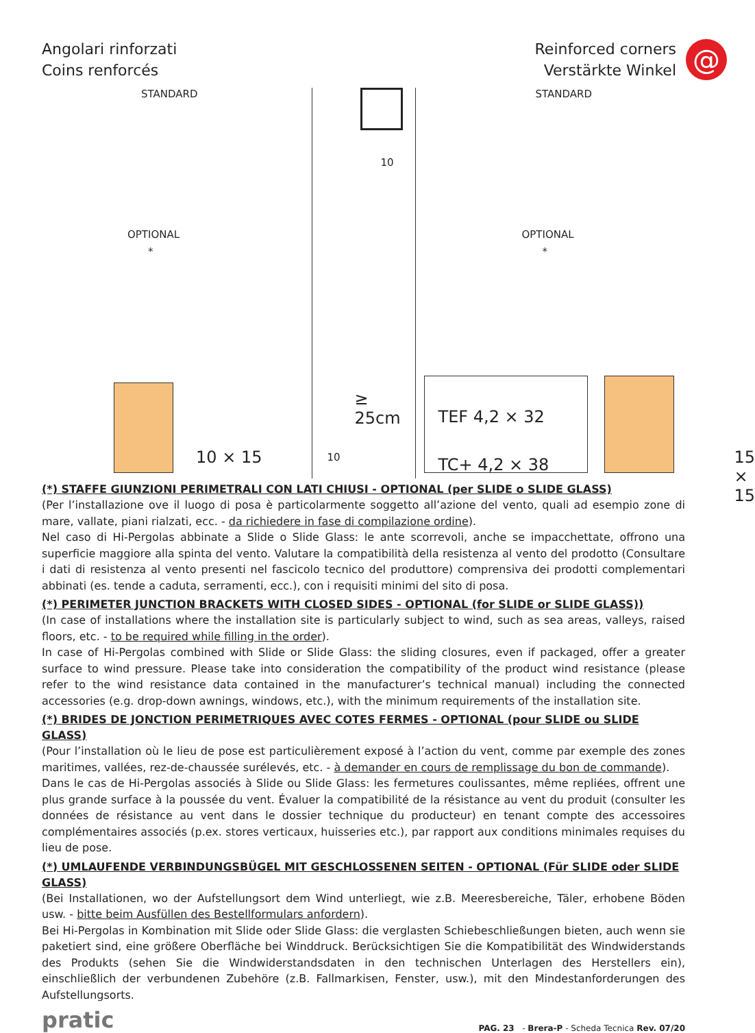Angolari rinforzati
Coins renforcés
Reinforced corners
Verstärkte Winkel
@
STANDARD
OPTIONAL
*
10 × 15
10
10
≥ 25cm
STANDARD
OPTIONAL
*
TEF 4,2 × 32
TC+ 4,2 × 38
15 × 15
(*) STAFFE GIUNZIONI PERIMETRALI CON LATI CHIUSI - OPTIONAL (per SLIDE o SLIDE GLASS)
(Per l’installazione ove il luogo di posa è particolarmente soggetto all’azione del vento, quali ad esempio zone di mare, vallate, piani rialzati, ecc. - da richiedere in fase di compilazione ordine).
Nel caso di Hi-Pergolas abbinate a Slide o Slide Glass: le ante scorrevoli, anche se impacchettate, offrono una superficie maggiore alla spinta del vento. Valutare la compatibilità della resistenza al vento del prodotto (Consultare i dati di resistenza al vento presenti nel fascicolo tecnico del produttore) comprensiva dei prodotti complementari abbinati (es. tende a caduta, serramenti, ecc.), con i requisiti minimi del sito di posa.
(*) PERIMETER JUNCTION BRACKETS WITH CLOSED SIDES - OPTIONAL (for SLIDE or SLIDE GLASS))
(In case of installations where the installation site is particularly subject to wind, such as sea areas, valleys, raised floors, etc. - to be required while filling in the order).
In case of Hi-Pergolas combined with Slide or Slide Glass: the sliding closures, even if packaged, offer a greater surface to wind pressure. Please take into consideration the compatibility of the product wind resistance (please refer to the wind resistance data contained in the manufacturer’s technical manual) including the connected accessories (e.g. drop-down awnings, windows, etc.), with the minimum requirements of the installation site.
(*) BRIDES DE JONCTION PERIMETRIQUES AVEC COTES FERMES - OPTIONAL (pour SLIDE ou SLIDE GLASS)
(Pour l’installation où le lieu de pose est particulièrement exposé à l’action du vent, comme par exemple des zones maritimes, vallées, rez-de-chaussée surélevés, etc. - à demander en cours de remplissage du bon de commande).
Dans le cas de Hi-Pergolas associés à Slide ou Slide Glass: les fermetures coulissantes, même repliées, offrent une plus grande surface à la poussée du vent. Évaluer la compatibilité de la résistance au vent du produit (consulter les données de résistance au vent dans le dossier technique du producteur) en tenant compte des accessoires complémentaires associés (p.ex. stores verticaux, huisseries etc.), par rapport aux conditions minimales requises du lieu de pose.
(*) UMLAUFENDE VERBINDUNGSBÜGEL MIT GESCHLOSSENEN SEITEN - OPTIONAL (Für SLIDE oder SLIDE GLASS)
(Bei Installationen, wo der Aufstellungsort dem Wind unterliegt, wie z.B. Meeresbereiche, Täler, erhobene Böden usw. - bitte beim Ausfüllen des Bestellformulars anfordern).
Bei Hi-Pergolas in Kombination mit Slide oder Slide Glass: die verglasten Schiebeschließungen bieten, auch wenn sie paketiert sind, eine größere Oberfläche bei Winddruck. Berücksichtigen Sie die Kompatibilität des Windwiderstands des Produkts (sehen Sie die Windwiderstandsdaten in den technischen Unterlagen des Herstellers ein), einschließlich der verbundenen Zubehöre (z.B. Fallmarkisen, Fenster, usw.), mit den Mindestanforderungen des Aufstellungsorts.
pratic
PAG. 23 - Brera-P - Scheda Tecnica Rev. 07/20